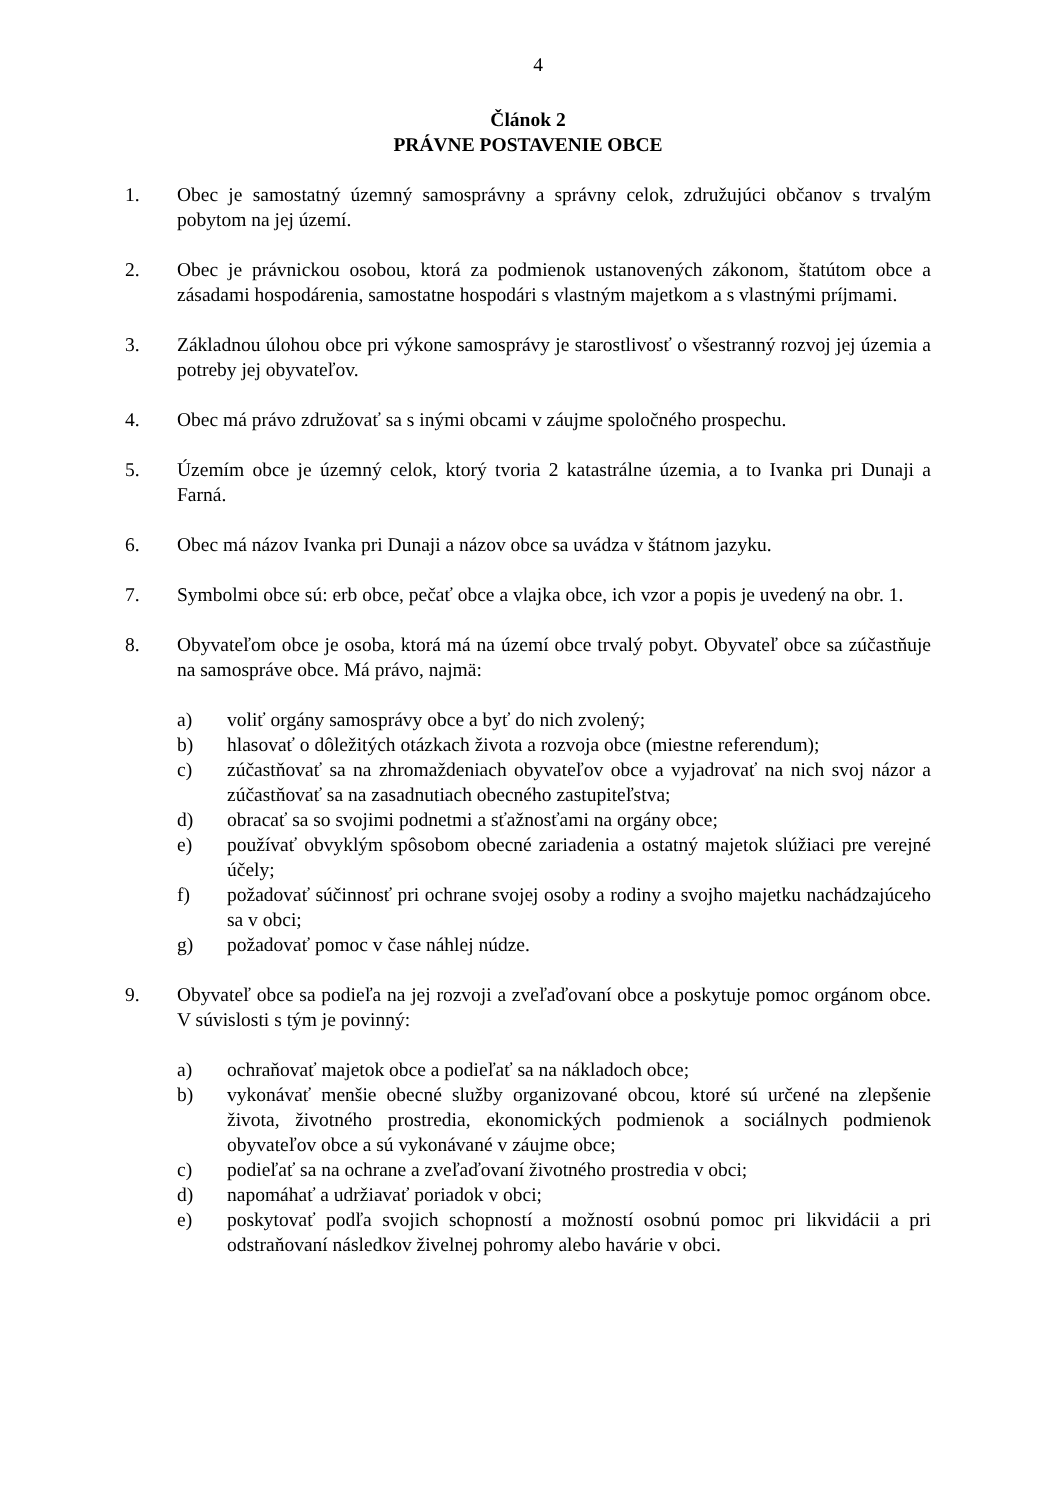4
Článok 2
PRÁVNE POSTAVENIE OBCE
1. Obec je samostatný územný samosprávny a správny celok, združujúci občanov s trvalým pobytom na jej území.
2. Obec je právnickou osobou, ktorá za podmienok ustanovených zákonom, štatútom obce a zásadami hospodárenia, samostatne hospodári s vlastným majetkom a s vlastnými príjmami.
3. Základnou úlohou obce pri výkone samosprávy je starostlivosť o všestranný rozvoj jej územia a potreby jej obyvateľov.
4. Obec má právo združovať sa s inými obcami v záujme spoločného prospechu.
5. Územím obce je územný celok, ktorý tvoria 2 katastrálne územia, a to Ivanka pri Dunaji a Farná.
6. Obec má názov Ivanka pri Dunaji a názov obce sa uvádza v štátnom jazyku.
7. Symbolmi obce sú: erb obce, pečať obce a vlajka obce, ich vzor a popis je uvedený na obr. 1.
8. Obyvateľom obce je osoba, ktorá má na území obce trvalý pobyt. Obyvateľ obce sa zúčastňuje na samospráve obce. Má právo, najmä:
a) voliť orgány samosprávy obce a byť do nich zvolený;
b) hlasovať o dôležitých otázkach života a rozvoja obce (miestne referendum);
c) zúčastňovať sa na zhromaždeniach obyvateľov obce a vyjadrovať na nich svoj názor a zúčastňovať sa na zasadnutiach obecného zastupiteľstva;
d) obracať sa so svojimi podnetmi a sťažnosťami na orgány obce;
e) používať obvyklým spôsobom obecné zariadenia a ostatný majetok slúžiaci pre verejné účely;
f) požadovať súčinnosť pri ochrane svojej osoby a rodiny a svojho majetku nachádzajúceho sa v obci;
g) požadovať pomoc v čase náhlej núdze.
9. Obyvateľ obce sa podieľa na jej rozvoji a zveľaďovaní obce a poskytuje pomoc orgánom obce. V súvislosti s tým je povinný:
a) ochraňovať majetok obce a podieľať sa na nákladoch obce;
b) vykonávať menšie obecné služby organizované obcou, ktoré sú určené na zlepšenie života, životného prostredia, ekonomických podmienok a sociálnych podmienok obyvateľov obce a sú vykonávané v záujme obce;
c) podieľať sa na ochrane a zveľaďovaní životného prostredia v obci;
d) napomáhať a udržiavať poriadok v obci;
e) poskytovať podľa svojich schopností a možností osobnú pomoc pri likvidácii a pri odstraňovaní následkov živelnej pohromy alebo havárie v obci.